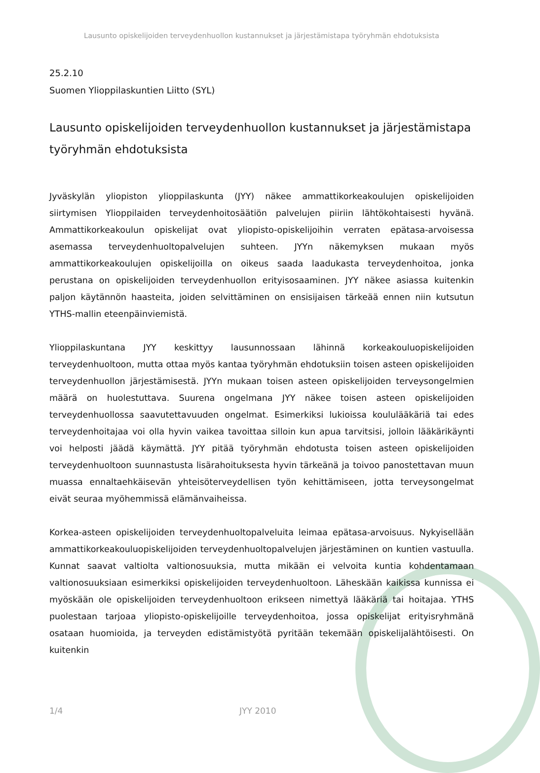Lausunto opiskelijoiden terveydenhuollon kustannukset ja järjestämistapa työryhmän ehdotuksista
25.2.10
Suomen Ylioppilaskuntien Liitto (SYL)
Lausunto opiskelijoiden terveydenhuollon kustannukset ja järjestämistapa työryhmän ehdotuksista
Jyväskylän yliopiston ylioppilaskunta (JYY) näkee ammattikorkeakoulujen opiskelijoiden siirtymisen Ylioppilaiden terveydenhoitosäätiön palvelujen piiriin lähtökohtaisesti hyvänä. Ammattikorkeakoulun opiskelijat ovat yliopisto-opiskelijoihin verraten epätasa-arvoisessa asemassa terveydenhuoltopalvelujen suhteen. JYYn näkemyksen mukaan myös ammattikorkeakoulujen opiskelijoilla on oikeus saada laadukasta terveydenhoitoa, jonka perustana on opiskelijoiden terveydenhuollon erityisosaaminen. JYY näkee asiassa kuitenkin paljon käytännön haasteita, joiden selvittäminen on ensisijaisen tärkeää ennen niin kutsutun YTHS-mallin eteenpäinviemistä.
Ylioppilaskuntana JYY keskittyy lausunnossaan lähinnä korkeakouluopiskelijoiden terveydenhuoltoon, mutta ottaa myös kantaa työryhmän ehdotuksiin toisen asteen opiskelijoiden terveydenhuollon järjestämisestä. JYYn mukaan toisen asteen opiskelijoiden terveysongelmien määrä on huolestuttava. Suurena ongelmana JYY näkee toisen asteen opiskelijoiden terveydenhuollossa saavutettavuuden ongelmat. Esimerkiksi lukioissa koululääkäriä tai edes terveydenhoitajaa voi olla hyvin vaikea tavoittaa silloin kun apua tarvitsisi, jolloin lääkärikäynti voi helposti jäädä käymättä. JYY pitää työryhmän ehdotusta toisen asteen opiskelijoiden terveydenhuoltoon suunnastusta lisärahoituksesta hyvin tärkeänä ja toivoo panostettavan muun muassa ennaltaehkäisevän yhteisöterveydellisen työn kehittämiseen, jotta terveysongelmat eivät seuraa myöhemmissä elämänvaiheissa.
Korkea-asteen opiskelijoiden terveydenhuoltopalveluita leimaa epätasa-arvoisuus. Nykyisellään ammattikorkeakouluopiskelijoiden terveydenhuoltopalvelujen järjestäminen on kuntien vastuulla. Kunnat saavat valtiolta valtionosuuksia, mutta mikään ei velvoita kuntia kohdentamaan valtionosuuksiaan esimerkiksi opiskelijoiden terveydenhuoltoon. Läheskään kaikissa kunnissa ei myöskään ole opiskelijoiden terveydenhuoltoon erikseen nimettyä lääkäriä tai hoitajaa. YTHS puolestaan tarjoaa yliopisto-opiskelijoille terveydenhoitoa, jossa opiskelijat erityisryhmänä osataan huomioida, ja terveyden edistämistyötä pyritään tekemään opiskelijalähtöisesti. On kuitenkin
1/4 JYY 2010